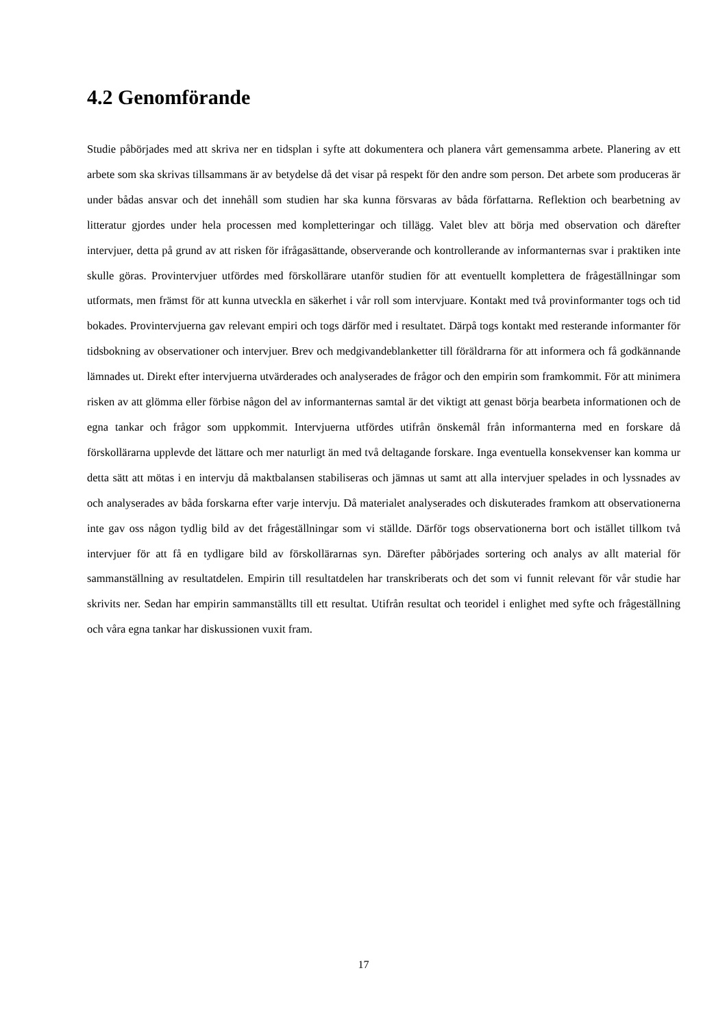4.2 Genomförande
Studie påbörjades med att skriva ner en tidsplan i syfte att dokumentera och planera vårt gemensamma arbete. Planering av ett arbete som ska skrivas tillsammans är av betydelse då det visar på respekt för den andre som person. Det arbete som produceras är under bådas ansvar och det innehåll som studien har ska kunna försvaras av båda författarna. Reflektion och bearbetning av litteratur gjordes under hela processen med kompletteringar och tillägg. Valet blev att börja med observation och därefter intervjuer, detta på grund av att risken för ifrågasättande, observerande och kontrollerande av informanternas svar i praktiken inte skulle göras. Provintervjuer utfördes med förskollärare utanför studien för att eventuellt komplettera de frågeställningar som utformats, men främst för att kunna utveckla en säkerhet i vår roll som intervjuare. Kontakt med två provinformanter togs och tid bokades. Provintervjuerna gav relevant empiri och togs därför med i resultatet. Därpå togs kontakt med resterande informanter för tidsbokning av observationer och intervjuer. Brev och medgivandeblanketter till föräldrarna för att informera och få godkännande lämnades ut. Direkt efter intervjuerna utvärderades och analyserades de frågor och den empirin som framkommit. För att minimera risken av att glömma eller förbise någon del av informanternas samtal är det viktigt att genast börja bearbeta informationen och de egna tankar och frågor som uppkommit. Intervjuerna utfördes utifrån önskemål från informanterna med en forskare då förskollärarna upplevde det lättare och mer naturligt än med två deltagande forskare. Inga eventuella konsekvenser kan komma ur detta sätt att mötas i en intervju då maktbalansen stabiliseras och jämnas ut samt att alla intervjuer spelades in och lyssnades av och analyserades av båda forskarna efter varje intervju. Då materialet analyserades och diskuterades framkom att observationerna inte gav oss någon tydlig bild av det frågeställningar som vi ställde. Därför togs observationerna bort och istället tillkom två intervjuer för att få en tydligare bild av förskollärarnas syn. Därefter påbörjades sortering och analys av allt material för sammanställning av resultatdelen. Empirin till resultatdelen har transkriberats och det som vi funnit relevant för vår studie har skrivits ner. Sedan har empirin sammanställts till ett resultat. Utifrån resultat och teoridel i enlighet med syfte och frågeställning och våra egna tankar har diskussionen vuxit fram.
17